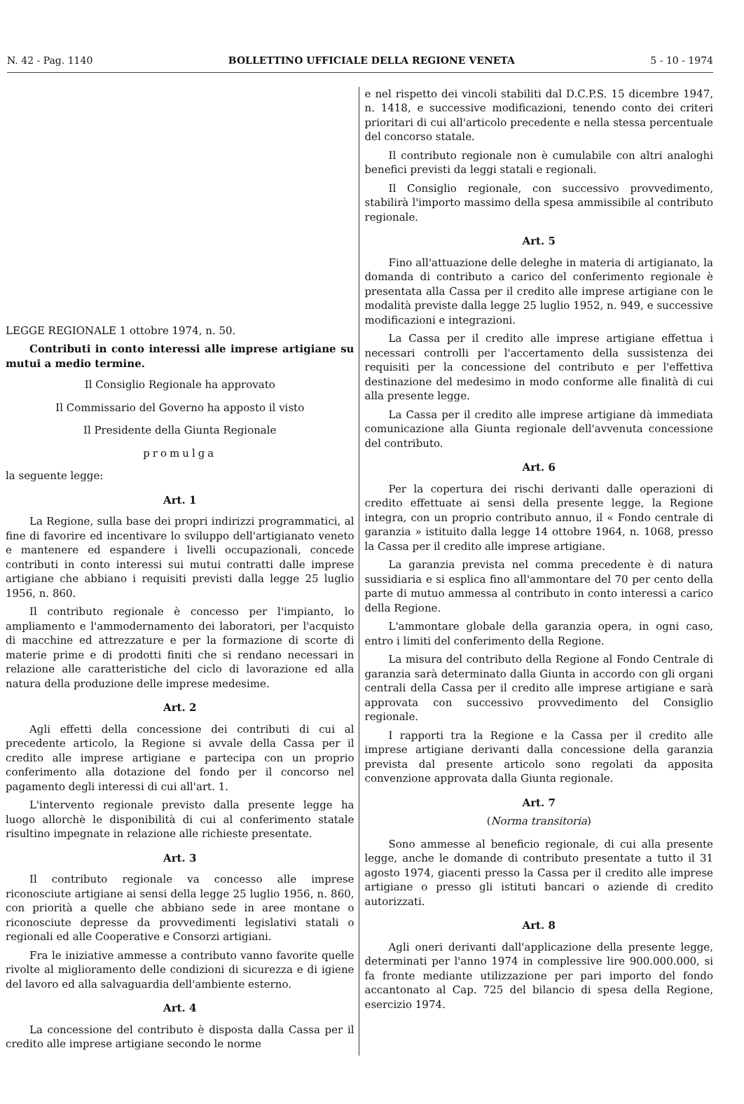N. 42 - Pag. 1140 BOLLETTINO UFFICIALE DELLA REGIONE VENETA 5 - 10 - 1974
LEGGE REGIONALE 1 ottobre 1974, n. 50.
Contributi in conto interessi alle imprese artigiane su mutui a medio termine.
Il Consiglio Regionale ha approvato
Il Commissario del Governo ha apposto il visto
Il Presidente della Giunta Regionale
promulga
la seguente legge:
Art. 1
La Regione, sulla base dei propri indirizzi programmatici, al fine di favorire ed incentivare lo sviluppo dell'artigianato veneto e mantenere ed espandere i livelli occupazionali, concede contributi in conto interessi sui mutui contratti dalle imprese artigiane che abbiano i requisiti previsti dalla legge 25 luglio 1956, n. 860.
Il contributo regionale è concesso per l'impianto, lo ampliamento e l'ammodernamento dei laboratori, per l'acquisto di macchine ed attrezzature e per la formazione di scorte di materie prime e di prodotti finiti che si rendano necessari in relazione alle caratteristiche del ciclo di lavorazione ed alla natura della produzione delle imprese medesime.
Art. 2
Agli effetti della concessione dei contributi di cui al precedente articolo, la Regione si avvale della Cassa per il credito alle imprese artigiane e partecipa con un proprio conferimento alla dotazione del fondo per il concorso nel pagamento degli interessi di cui all'art. 1.
L'intervento regionale previsto dalla presente legge ha luogo allorchè le disponibilità di cui al conferimento statale risultino impegnate in relazione alle richieste presentate.
Art. 3
Il contributo regionale va concesso alle imprese riconosciute artigiane ai sensi della legge 25 luglio 1956, n. 860, con priorità a quelle che abbiano sede in aree montane o riconosciute depresse da provvedimenti legislativi statali o regionali ed alle Cooperative e Consorzi artigiani.
Fra le iniziative ammesse a contributo vanno favorite quelle rivolte al miglioramento delle condizioni di sicurezza e di igiene del lavoro ed alla salvaguardia dell'ambiente esterno.
Art. 4
La concessione del contributo è disposta dalla Cassa per il credito alle imprese artigiane secondo le norme
e nel rispetto dei vincoli stabiliti dal D.C.P.S. 15 dicembre 1947, n. 1418, e successive modificazioni, tenendo conto dei criteri prioritari di cui all'articolo precedente e nella stessa percentuale del concorso statale.
Il contributo regionale non è cumulabile con altri analoghi benefici previsti da leggi statali e regionali.
Il Consiglio regionale, con successivo provvedimento, stabilirà l'importo massimo della spesa ammissibile al contributo regionale.
Art. 5
Fino all'attuazione delle deleghe in materia di artigianato, la domanda di contributo a carico del conferimento regionale è presentata alla Cassa per il credito alle imprese artigiane con le modalità previste dalla legge 25 luglio 1952, n. 949, e successive modificazioni e integrazioni.
La Cassa per il credito alle imprese artigiane effettua i necessari controlli per l'accertamento della sussistenza dei requisiti per la concessione del contributo e per l'effettiva destinazione del medesimo in modo conforme alle finalità di cui alla presente legge.
La Cassa per il credito alle imprese artigiane dà immediata comunicazione alla Giunta regionale dell'avvenuta concessione del contributo.
Art. 6
Per la copertura dei rischi derivanti dalle operazioni di credito effettuate ai sensi della presente legge, la Regione integra, con un proprio contributo annuo, il « Fondo centrale di garanzia » istituito dalla legge 14 ottobre 1964, n. 1068, presso la Cassa per il credito alle imprese artigiane.
La garanzia prevista nel comma precedente è di natura sussidiaria e si esplica fino all'ammontare del 70 per cento della parte di mutuo ammessa al contributo in conto interessi a carico della Regione.
L'ammontare globale della garanzia opera, in ogni caso, entro i limiti del conferimento della Regione.
La misura del contributo della Regione al Fondo Centrale di garanzia sarà determinato dalla Giunta in accordo con gli organi centrali della Cassa per il credito alle imprese artigiane e sarà approvata con successivo provvedimento del Consiglio regionale.
I rapporti tra la Regione e la Cassa per il credito alle imprese artigiane derivanti dalla concessione della garanzia prevista dal presente articolo sono regolati da apposita convenzione approvata dalla Giunta regionale.
Art. 7
(Norma transitoria)
Sono ammesse al beneficio regionale, di cui alla presente legge, anche le domande di contributo presentate a tutto il 31 agosto 1974, giacenti presso la Cassa per il credito alle imprese artigiane o presso gli istituti bancari o aziende di credito autorizzati.
Art. 8
Agli oneri derivanti dall'applicazione della presente legge, determinati per l'anno 1974 in complessive lire 900.000.000, si fa fronte mediante utilizzazione per pari importo del fondo accantonato al Cap. 725 del bilancio di spesa della Regione, esercizio 1974.